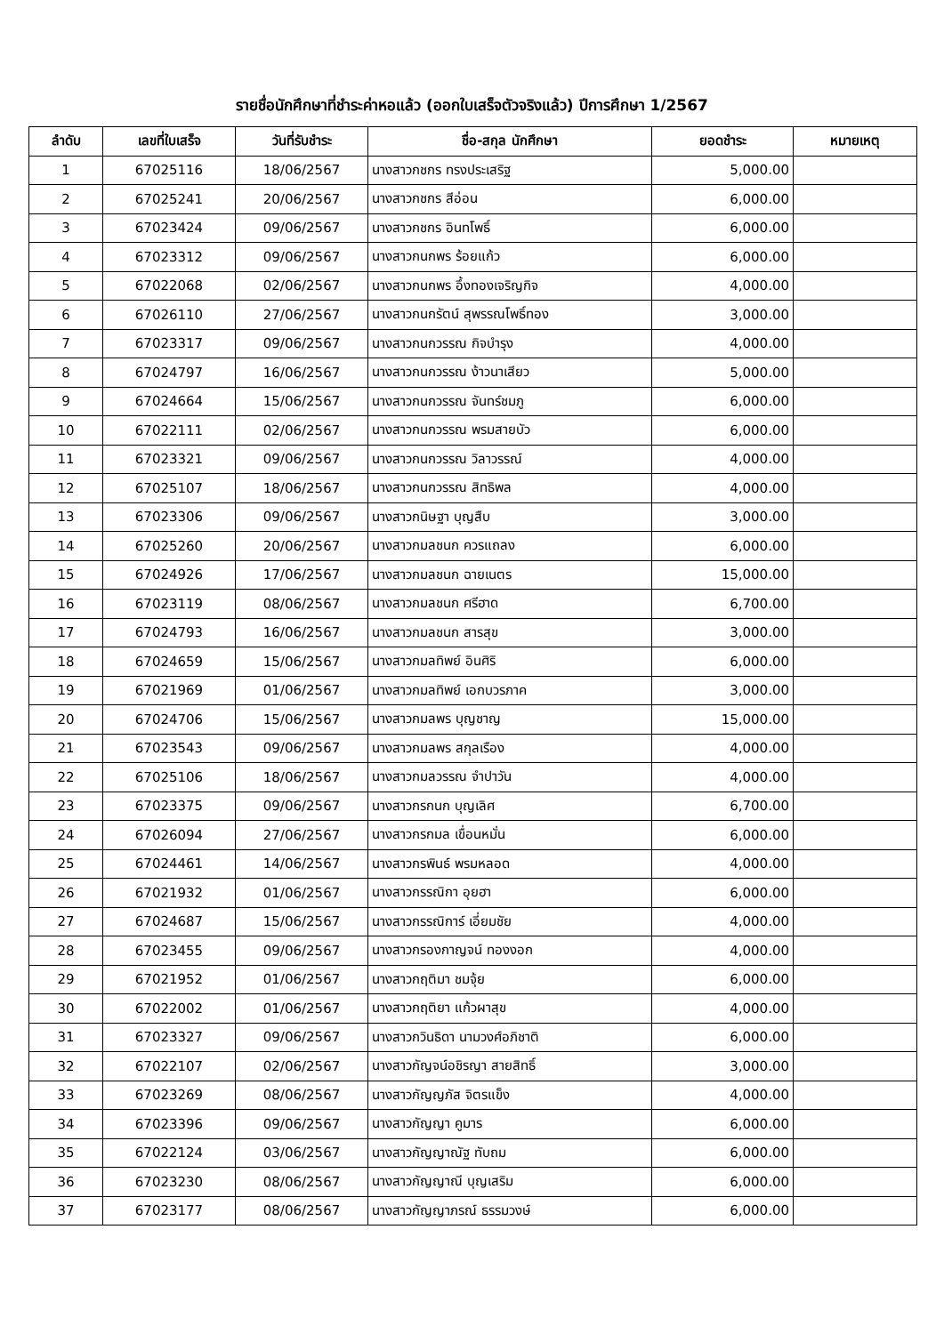รายชื่อนักศึกษาที่ชำระค่าหอแล้ว (ออกใบเสร็จตัวจริงแล้ว) ปีการศึกษา 1/2567
| ลำดับ | เลขที่ใบเสร็จ | วันที่รับชำระ | ชื่อ-สกุล นักศึกษา | ยอดชำระ | หมายเหตุ |
| --- | --- | --- | --- | --- | --- |
| 1 | 67025116 | 18/06/2567 | นางสาวกชกร ทรงประเสริฐ | 5,000.00 | |
| 2 | 67025241 | 20/06/2567 | นางสาวกชกร สีอ่อน | 6,000.00 | |
| 3 | 67023424 | 09/06/2567 | นางสาวกชกร อินทโพธิ์ | 6,000.00 | |
| 4 | 67023312 | 09/06/2567 | นางสาวกนกพร ร้อยแก้ว | 6,000.00 | |
| 5 | 67022068 | 02/06/2567 | นางสาวกนกพร อึ้งทองเจริญกิจ | 4,000.00 | |
| 6 | 67026110 | 27/06/2567 | นางสาวกนกรัตน์ สุพรรณโพธิ์ทอง | 3,000.00 | |
| 7 | 67023317 | 09/06/2567 | นางสาวกนกวรรณ กิจบำรุง | 4,000.00 | |
| 8 | 67024797 | 16/06/2567 | นางสาวกนกวรรณ ง้าวนาเสียว | 5,000.00 | |
| 9 | 67024664 | 15/06/2567 | นางสาวกนกวรรณ จันทร์ชมภู | 6,000.00 | |
| 10 | 67022111 | 02/06/2567 | นางสาวกนกวรรณ พรมสายบัว | 6,000.00 | |
| 11 | 67023321 | 09/06/2567 | นางสาวกนกวรรณ วิลาวรรณ์ | 4,000.00 | |
| 12 | 67025107 | 18/06/2567 | นางสาวกนกวรรณ สิทธิพล | 4,000.00 | |
| 13 | 67023306 | 09/06/2567 | นางสาวกนิษฐา บุญสืบ | 3,000.00 | |
| 14 | 67025260 | 20/06/2567 | นางสาวกมลชนก ควรแถลง | 6,000.00 | |
| 15 | 67024926 | 17/06/2567 | นางสาวกมลชนก ฉายเนตร | 15,000.00 | |
| 16 | 67023119 | 08/06/2567 | นางสาวกมลชนก ศรีฮาด | 6,700.00 | |
| 17 | 67024793 | 16/06/2567 | นางสาวกมลชนก สารสุข | 3,000.00 | |
| 18 | 67024659 | 15/06/2567 | นางสาวกมลทิพย์ อินศิริ | 6,000.00 | |
| 19 | 67021969 | 01/06/2567 | นางสาวกมลทิพย์ เอกบวรภาค | 3,000.00 | |
| 20 | 67024706 | 15/06/2567 | นางสาวกมลพร บุญชาญ | 15,000.00 | |
| 21 | 67023543 | 09/06/2567 | นางสาวกมลพร สกุลเรือง | 4,000.00 | |
| 22 | 67025106 | 18/06/2567 | นางสาวกมลวรรณ จำปาวัน | 4,000.00 | |
| 23 | 67023375 | 09/06/2567 | นางสาวกรกนก บุญเลิศ | 6,700.00 | |
| 24 | 67026094 | 27/06/2567 | นางสาวกรกมล เขื่อนหมั่น | 6,000.00 | |
| 25 | 67024461 | 14/06/2567 | นางสาวกรพินธ์ พรมหลอด | 4,000.00 | |
| 26 | 67021932 | 01/06/2567 | นางสาวกรรณิกา อุยฮา | 6,000.00 | |
| 27 | 67024687 | 15/06/2567 | นางสาวกรรณิการ์ เอี่ยมชัย | 4,000.00 | |
| 28 | 67023455 | 09/06/2567 | นางสาวกรองกาญจน์ ทองงอก | 4,000.00 | |
| 29 | 67021952 | 01/06/2567 | นางสาวกฤติมา ชมจุ้ย | 6,000.00 | |
| 30 | 67022002 | 01/06/2567 | นางสาวกฤติยา แก้วผาสุข | 4,000.00 | |
| 31 | 67023327 | 09/06/2567 | นางสาวกวินธิดา นามวงศ์อภิชาติ | 6,000.00 | |
| 32 | 67022107 | 02/06/2567 | นางสาวกัญจน์อชิรญา สายสิทธิ์ | 3,000.00 | |
| 33 | 67023269 | 08/06/2567 | นางสาวกัญญภัส จิตรแข็ง | 4,000.00 | |
| 34 | 67023396 | 09/06/2567 | นางสาวกัญญา คูมาร | 6,000.00 | |
| 35 | 67022124 | 03/06/2567 | นางสาวกัญญาณัฐ ทับถม | 6,000.00 | |
| 36 | 67023230 | 08/06/2567 | นางสาวกัญญาณี บุญเสริม | 6,000.00 | |
| 37 | 67023177 | 08/06/2567 | นางสาวกัญญาภรณ์ ธรรมวงษ์ | 6,000.00 | |